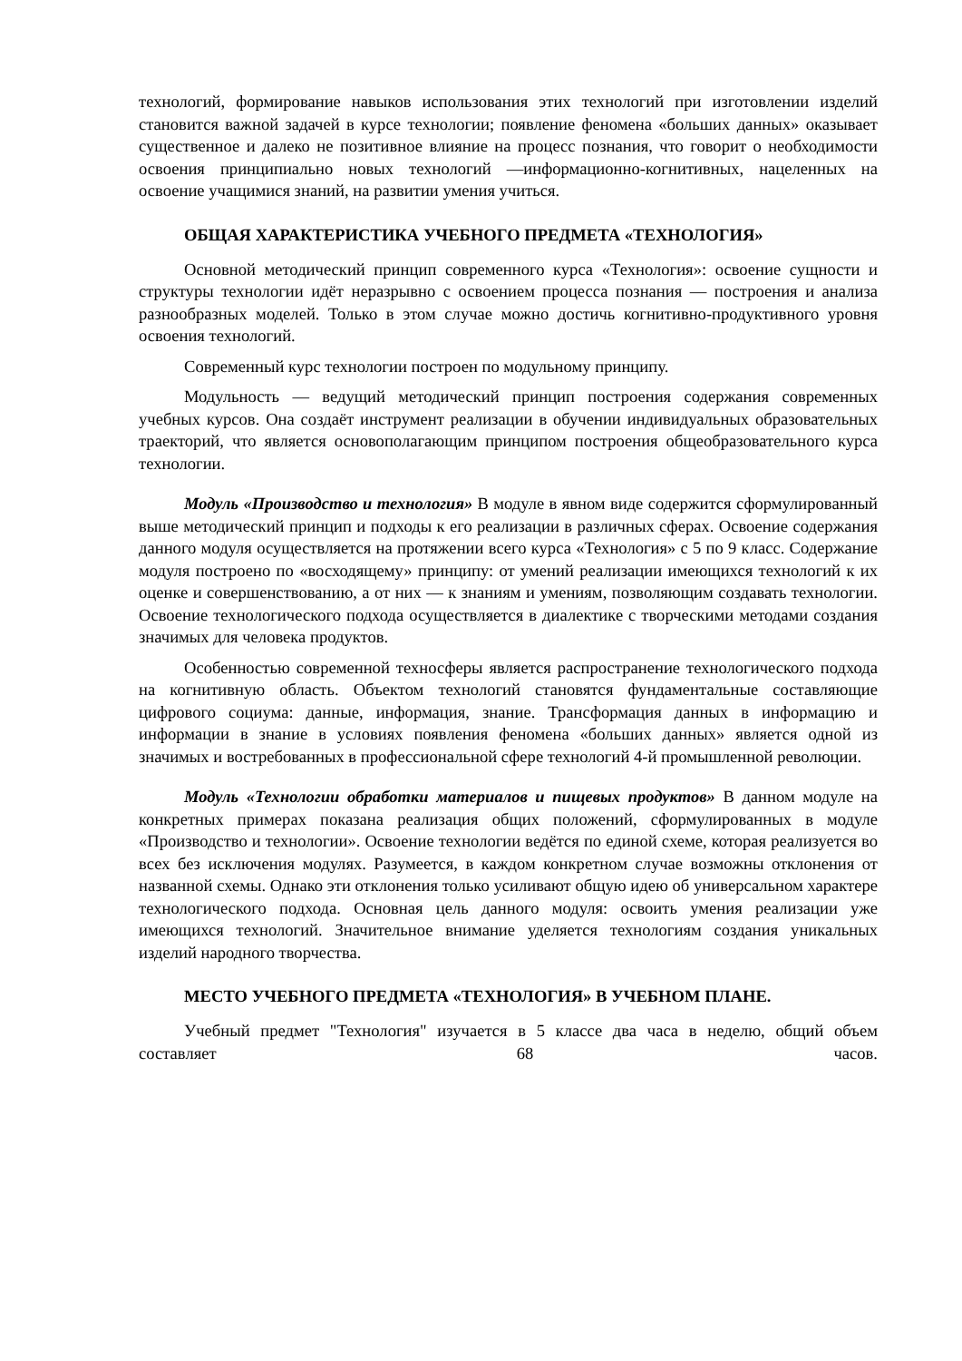технологий, формирование навыков использования этих технологий при изготовлении изделий становится важной задачей в курсе технологии; появление феномена «больших данных» оказывает существенное и далеко не позитивное влияние на процесс познания, что говорит о необходимости освоения принципиально новых технологий —информационно-когнитивных, нацеленных на освоение учащимися знаний, на развитии умения учиться.
ОБЩАЯ ХАРАКТЕРИСТИКА УЧЕБНОГО ПРЕДМЕТА «ТЕХНОЛОГИЯ»
Основной методический принцип современного курса «Технология»: освоение сущности и структуры технологии идёт неразрывно с освоением процесса познания — построения и анализа разнообразных моделей. Только в этом случае можно достичь когнитивно-продуктивного уровня освоения технологий.
Современный курс технологии построен по модульному принципу.
Модульность — ведущий методический принцип построения содержания современных учебных курсов. Она создаёт инструмент реализации в обучении индивидуальных образовательных траекторий, что является основополагающим принципом построения общеобразовательного курса технологии.
Модуль «Производство и технология» В модуле в явном виде содержится сформулированный выше методический принцип и подходы к его реализации в различных сферах. Освоение содержания данного модуля осуществляется на протяжении всего курса «Технология» с 5 по 9 класс. Содержание модуля построено по «восходящему» принципу: от умений реализации имеющихся технологий к их оценке и совершенствованию, а от них — к знаниям и умениям, позволяющим создавать технологии. Освоение технологического подхода осуществляется в диалектике с творческими методами создания значимых для человека продуктов.
Особенностью современной техносферы является распространение технологического подхода на когнитивную область. Объектом технологий становятся фундаментальные составляющие цифрового социума: данные, информация, знание. Трансформация данных в информацию и информации в знание в условиях появления феномена «больших данных» является одной из значимых и востребованных в профессиональной сфере технологий 4-й промышленной революции.
Модуль «Технологии обработки материалов и пищевых продуктов» В данном модуле на конкретных примерах показана реализация общих положений, сформулированных в модуле «Производство и технологии». Освоение технологии ведётся по единой схеме, которая реализуется во всех без исключения модулях. Разумеется, в каждом конкретном случае возможны отклонения от названной схемы. Однако эти отклонения только усиливают общую идею об универсальном характере технологического подхода. Основная цель данного модуля: освоить умения реализации уже имеющихся технологий. Значительное внимание уделяется технологиям создания уникальных изделий народного творчества.
МЕСТО УЧЕБНОГО ПРЕДМЕТА «ТЕХНОЛОГИЯ» В УЧЕБНОМ ПЛАНЕ.
Учебный предмет "Технология" изучается в 5 классе два часа в неделю, общий объем составляет 68 часов.